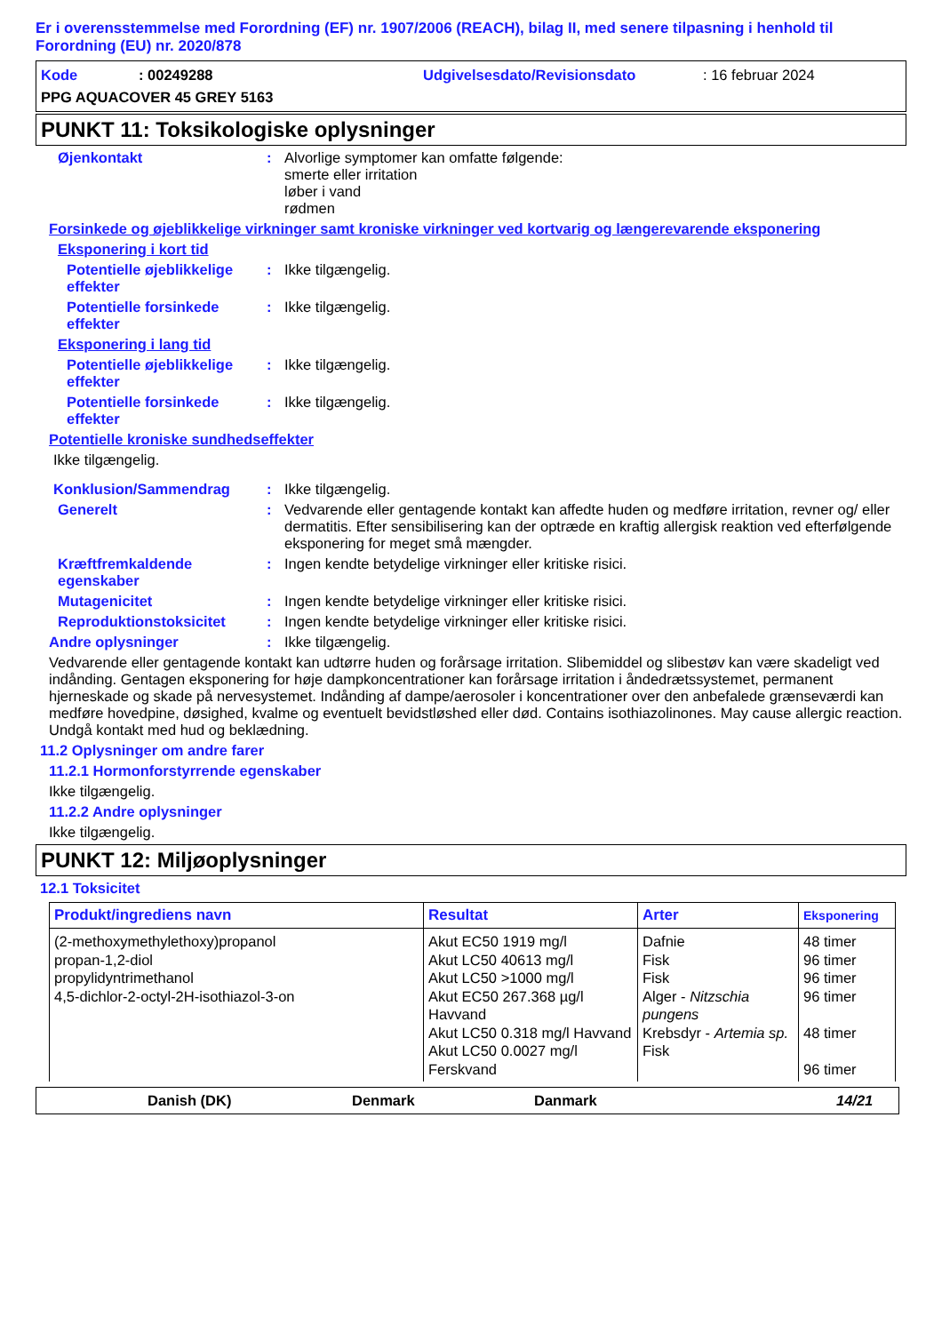Er i overensstemmelse med Forordning (EF) nr. 1907/2006 (REACH), bilag II, med senere tilpasning i henhold til Forordning (EU) nr. 2020/878
Kode: 00249288 Udgivelsesdato/Revisionsdato: 16 februar 2024
PPG AQUACOVER 45 GREY 5163
PUNKT 11: Toksikologiske oplysninger
Øjenkontakt : Alvorlige symptomer kan omfatte følgende:
smerte eller irritation
løber i vand
rødmen
Forsinkede og øjeblikkelige virkninger samt kroniske virkninger ved kortvarig og længerevarende eksponering
Eksponering i kort tid
Potentielle øjeblikkelige effekter
: Ikke tilgængelig.
Potentielle forsinkede effekter
: Ikke tilgængelig.
Eksponering i lang tid
Potentielle øjeblikkelige effekter
: Ikke tilgængelig.
Potentielle forsinkede effekter
: Ikke tilgængelig.
Potentielle kroniske sundhedseffekter
Ikke tilgængelig.
Konklusion/Sammendrag : Ikke tilgængelig.
Generelt : Vedvarende eller gentagende kontakt kan affedte huden og medføre irritation, revner og/ eller dermatitis. Efter sensibilisering kan der optræde en kraftig allergisk reaktion ved efterfølgende eksponering for meget små mængder.
Kræftfremkaldende egenskaber
: Ingen kendte betydelige virkninger eller kritiske risici.
Mutagenicitet : Ingen kendte betydelige virkninger eller kritiske risici.
Reproduktionstoksicitet : Ingen kendte betydelige virkninger eller kritiske risici.
Andre oplysninger : Ikke tilgængelig.
Vedvarende eller gentagende kontakt kan udtørre huden og forårsage irritation. Slibemiddel og slibestøv kan være skadeligt ved indånding. Gentagen eksponering for høje dampkoncentrationer kan forårsage irritation i åndedrætssystemet, permanent hjerneskade og skade på nervesystemet. Indånding af dampe/aerosoler i koncentrationer over den anbefalede grænseværdi kan medføre hovedpine, døsighed, kvalme og eventuelt bevidstløshed eller død. Contains isothiazolinones. May cause allergic reaction. Undgå kontakt med hud og beklædning.
11.2 Oplysninger om andre farer
11.2.1 Hormonforstyrrende egenskaber
Ikke tilgængelig.
11.2.2 Andre oplysninger
Ikke tilgængelig.
PUNKT 12: Miljøoplysninger
12.1 Toksicitet
| Produkt/ingrediens navn | Resultat | Arter | Eksponering |
| --- | --- | --- | --- |
| (2-methoxymethylethoxy)propanol propan-1,2-diol propylidyntrimethanol 4,5-dichlor-2-octyl-2H-isothiazol-3-on | Akut EC50 1919 mg/l Akut LC50 40613 mg/l Akut LC50 >1000 mg/l Akut EC50 267.368 µg/l Havvand Akut LC50 0.318 mg/l Havvand Akut LC50 0.0027 mg/l Ferskvand | Dafnie Fisk Fisk Alger - Nitzschia pungens Krebsdyr - Artemia sp. Fisk | 48 timer 96 timer 96 timer 96 timer 48 timer 96 timer |
Danish (DK) Denmark Danmark 14/21